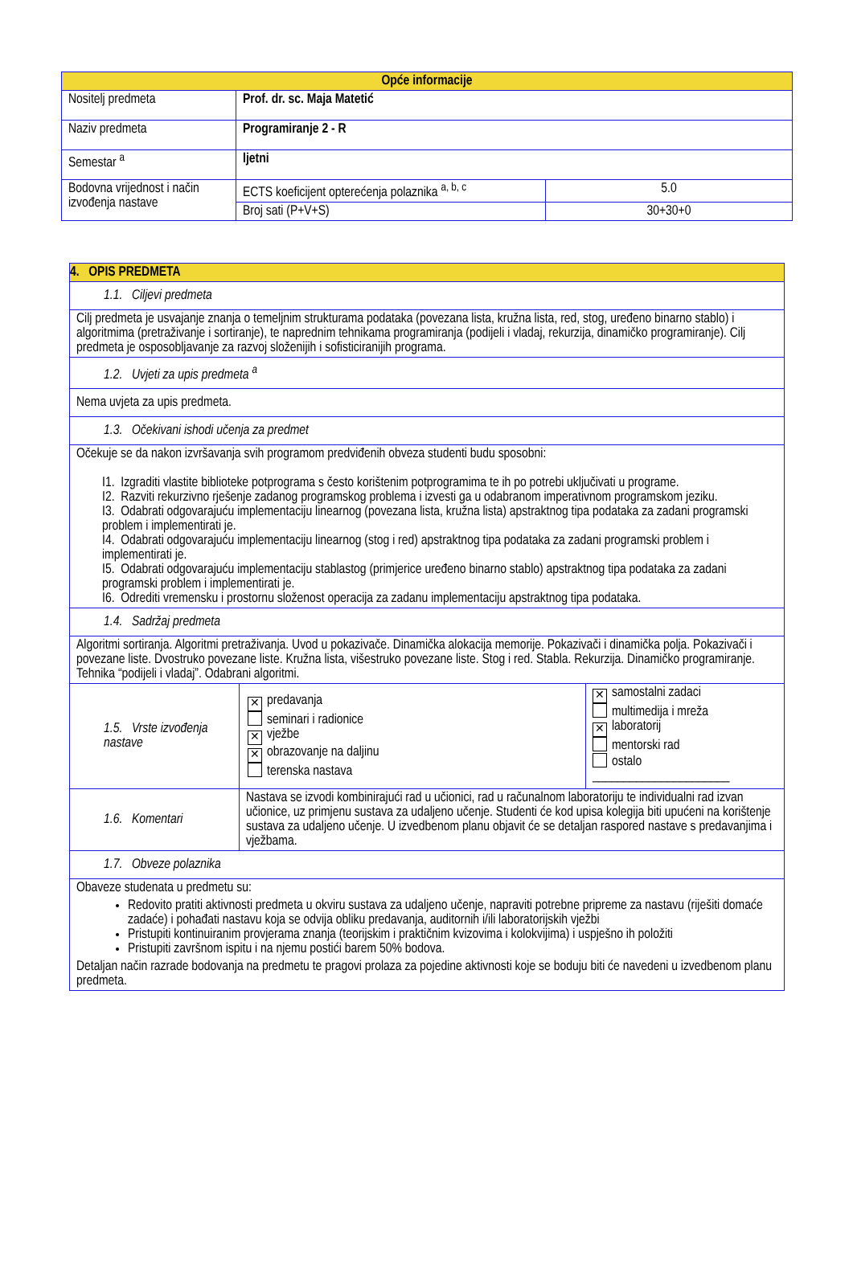| Opće informacije | | |
| --- | --- | --- |
| Nositelj predmeta | Prof. dr. sc. Maja Matetić | |
| Naziv predmeta | Programiranje 2 - R | |
| Semestar <sup>a</sup> | ljetni | |
| Bodovna vrijednost i način izvođenja nastave | ECTS koeficijent opterećenja polaznika <sup>a, b, c</sup> | 5.0 |
| | Broj sati (P+V+S) | 30+30+0 |
| 4. OPIS PREDMETA | | |
| 1.1. Ciljevi predmeta | | |
| Cilj predmeta je usvajanje znanja o temeljnim strukturama podataka (povezana lista, kružna lista, red, stog, uređeno binarno stablo) i algoritmima (pretraživanje i sortiranje), te naprednim tehnikama programiranja (podijeli i vladaj, rekurzija, dinamičko programiranje). Cilj predmeta je osposobljavanje za razvoj složenijih i sofisticiranijih programa. | | |
| 1.2. Uvjeti za upis predmeta <sup>a</sup> | | |
| Nema uvjeta za upis predmeta. | | |
| 1.3. Očekivani ishodi učenja za predmet | | |
| Očekuje se da nakon izvršavanja svih programom predviđenih obveza studenti budu sposobni: I1. Izgraditi vlastite biblioteke potprograma s često korištenim potprogramima te ih po potrebi uključivati u programe. I2. Razviti rekurzivno rješenje zadanog programskog problema i izvesti ga u odabranom imperativnom programskom jeziku. I3. Odabrati odgovarajuću implementaciju linearnog (povezana lista, kružna lista) apstraktnog tipa podataka za zadani programski problem i implementirati je. I4. Odabrati odgovarajuću implementaciju linearnog (stog i red) apstraktnog tipa podataka za zadani programski problem i implementirati je. I5. Odabrati odgovarajuću implementaciju stablastog (primjerice uređeno binarno stablo) apstraktnog tipa podataka za zadani programski problem i implementirati je. I6. Odrediti vremensku i prostornu složenost operacija za zadanu implementaciju apstraktnog tipa podataka. | | |
| 1.4. Sadržaj predmeta | | |
| Algoritmi sortiranja. Algoritmi pretraživanja. Uvod u pokazivače. Dinamička alokacija memorije. Pokazivači i dinamička polja. Pokazivači i povezane liste. Dvostruko povezane liste. Kružna lista, višestruko povezane liste. Stog i red. Stabla. Rekurzija. Dinamičko programiranje. Tehnika “podijeli i vladaj”. Odabrani algoritmi. | | |
| 1.5. Vrste izvođenja nastave | ✕ predavanja seminari i radionice ✕ vježbe ✕ obrazovanje na daljinu terenska nastava | ✕ samostalni zadaci multimedija i mreža ✕ laboratorij mentorski rad ostalo ______________________ |
| 1.6. Komentari | Nastava se izvodi kombinirajući rad u učionici, rad u računalnom laboratoriju te individualni rad izvan učionice, uz primjenu sustava za udaljeno učenje. Studenti će kod upisa kolegija biti upućeni na korištenje sustava za udaljeno učenje. U izvedbenom planu objavit će se detaljan raspored nastave s predavanjima i vježbama. | |
| 1.7. Obveze polaznika | | |
| Obaveze studenata u predmetu su: Redovito pratiti aktivnosti predmeta u okviru sustava za udaljeno učenje, napraviti potrebne pripreme za nastavu (riješiti domaće zadaće) i pohađati nastavu koja se odvija obliku predavanja, auditornih i/ili laboratorijskih vježbi Pristupiti kontinuiranim provjerama znanja (teorijskim i praktičnim kvizovima i kolokvijima) i uspješno ih položiti Pristupiti završnom ispitu i na njemu postići barem 50% bodova. Detaljan način razrade bodovanja na predmetu te pragovi prolaza za pojedine aktivnosti koje se boduju biti će navedeni u izvedbenom planu predmeta. | | |